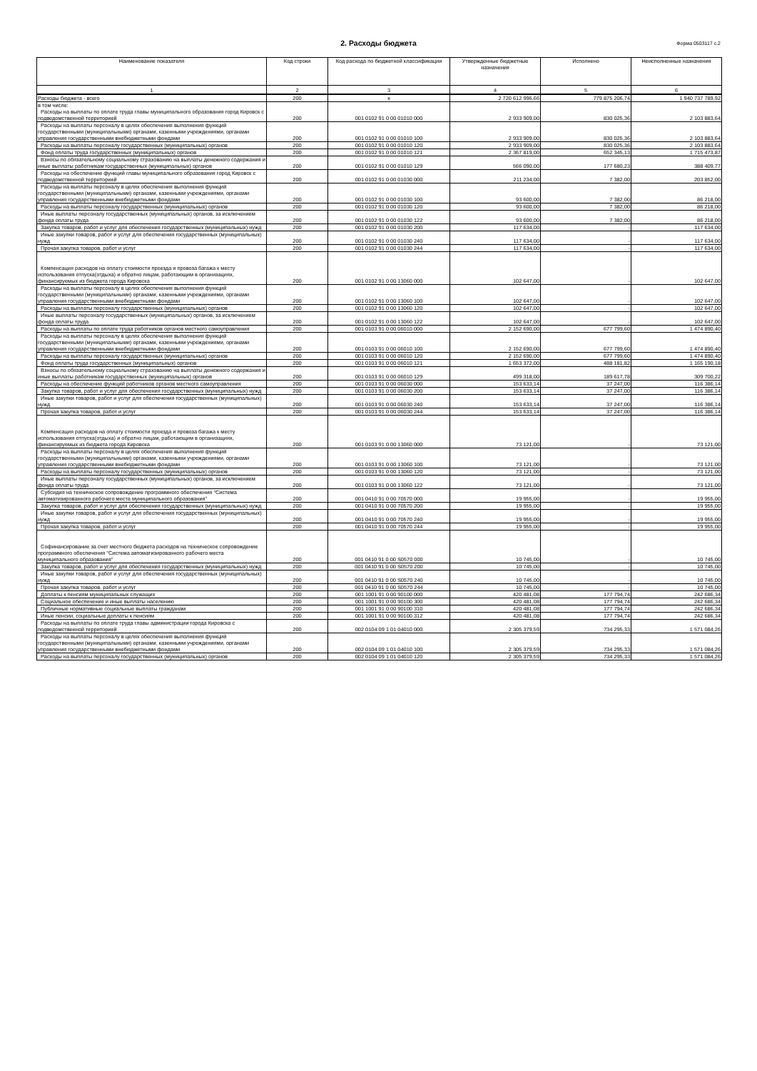2. Расходы бюджета
Форма 0503117 с.2
| Наименование показателя | Код строки | Код расхода по бюджетной классификации | Утвержденные бюджетные назначения | Исполнено | Неисполненные назначения |
| --- | --- | --- | --- | --- | --- |
| 1 | 2 | 3 | 4 | 5 | 6 |
| Расходы бюджета - всего | 200 | x | 2 720 612 996,66 | 779 875 206,74 | 1 940 737 789,92 |
| в том числе: Расходы на выплаты по оплате труда главы муниципального образования город Кировск с подведомственной территорией | 200 | 001 0102 91 0 00 01010 000 | 2 933 909,00 | 830 025,36 | 2 103 883,64 |
| Расходы на выплаты персоналу в целях обеспечения выполнения функций государственными (муниципальными) органами, казенными учреждениями, органами управления государственными внебюджетными фондами | 200 | 001 0102 91 0 00 01010 100 | 2 933 909,00 | 830 025,36 | 2 103 883,64 |
| Расходы на выплаты персоналу государственных (муниципальных) органов | 200 | 001 0102 91 0 00 01010 120 | 2 933 909,00 | 830 025,36 | 2 103 883,64 |
| Фонд оплаты труда государственных (муниципальных) органов | 200 | 001 0102 91 0 00 01010 121 | 2 367 819,00 | 652 345,13 | 1 715 473,87 |
| Взносы по обязательному социальному страхованию на выплаты денежного содержания и иные выплаты работникам государственных (муниципальных) органов | 200 | 001 0102 91 0 00 01010 129 | 566 090,00 | 177 680,23 | 388 409,77 |
| Расходы на обеспечение функций главы муниципального образования город Кировск с подведомственной территорией | 200 | 001 0102 91 0 00 01030 000 | 211 234,00 | 7 382,00 | 203 852,00 |
| Расходы на выплаты персоналу в целях обеспечения выполнения функций государственными (муниципальными) органами, казенными учреждениями, органами управления государственными внебюджетными фондами | 200 | 001 0102 91 0 00 01030 100 | 93 600,00 | 7 382,00 | 86 218,00 |
| Расходы на выплаты персоналу государственных (муниципальных) органов | 200 | 001 0102 91 0 00 01030 120 | 93 600,00 | 7 382,00 | 86 218,00 |
| Иные выплаты персоналу государственных (муниципальных) органов, за исключением фонда оплаты труда | 200 | 001 0102 91 0 00 01030 122 | 93 600,00 | 7 382,00 | 86 218,00 |
| Закупка товаров, работ и услуг для обеспечения государственных (муниципальных) нужд | 200 | 001 0102 91 0 00 01030 200 | 117 634,00 | - | 117 634,00 |
| Иные закупки товаров, работ и услуг для обеспечения государственных (муниципальных) нужд | 200 | 001 0102 91 0 00 01030 240 | 117 634,00 | - | 117 634,00 |
| Прочая закупка товаров, работ и услуг | 200 | 001 0102 91 0 00 01030 244 | 117 634,00 | - | 117 634,00 |
| Компенсация расходов на оплату стоимости проезда и провоза багажа к месту использования отпуска(отдыха) и обратно лицам, работающим в организациях, финансируемых из бюджета города Кировска | 200 | 001 0102 91 0 00 13060 000 | 102 647,00 | - | 102 647,00 |
| Расходы на выплаты персоналу в целях обеспечения выполнения функций государственными (муниципальными) органами, казенными учреждениями, органами управления государственными внебюджетными фондами | 200 | 001 0102 91 0 00 13060 100 | 102 647,00 | - | 102 647,00 |
| Расходы на выплаты персоналу государственных (муниципальных) органов | 200 | 001 0102 91 0 00 13060 120 | 102 647,00 | - | 102 647,00 |
| Иные выплаты персоналу государственных (муниципальных) органов, за исключением фонда оплаты труда | 200 | 001 0102 91 0 00 13060 122 | 102 647,00 | - | 102 647,00 |
| Расходы на выплаты по оплате труда работников органов местного самоуправления | 200 | 001 0103 91 0 00 06010 000 | 2 152 690,00 | 677 799,60 | 1 474 890,40 |
| Расходы на выплаты персоналу в целях обеспечения выполнения функций государственными (муниципальными) органами, казенными учреждениями, органами управления государственными внебюджетными фондами | 200 | 001 0103 91 0 00 06010 100 | 2 152 690,00 | 677 799,60 | 1 474 890,40 |
| Расходы на выплаты персоналу государственных (муниципальных) органов | 200 | 001 0103 91 0 00 06010 120 | 2 152 690,00 | 677 799,60 | 1 474 890,40 |
| Фонд оплаты труда государственных (муниципальных) органов | 200 | 001 0103 91 0 00 06010 121 | 1 653 372,00 | 488 181,82 | 1 165 190,18 |
| Взносы по обязательному социальному страхованию на выплаты денежного содержания и иные выплаты работникам государственных (муниципальных) органов | 200 | 001 0103 91 0 00 06010 129 | 499 318,00 | 189 617,78 | 309 700,22 |
| Расходы на обеспечение функций работников органов местного самоуправления | 200 | 001 0103 91 0 00 06030 000 | 153 633,14 | 37 247,00 | 116 386,14 |
| Закупка товаров, работ и услуг для обеспечения государственных (муниципальных) нужд | 200 | 001 0103 91 0 00 06030 200 | 153 633,14 | 37 247,00 | 116 386,14 |
| Иные закупки товаров, работ и услуг для обеспечения государственных (муниципальных) нужд | 200 | 001 0103 91 0 00 06030 240 | 153 633,14 | 37 247,00 | 116 386,14 |
| Прочая закупка товаров, работ и услуг | 200 | 001 0103 91 0 00 06030 244 | 153 633,14 | 37 247,00 | 116 386,14 |
| Компенсация расходов на оплату стоимости проезда и провоза багажа к месту использования отпуска(отдыха) и обратно лицам, работающим в организациях, финансируемых из бюджета города Кировска | 200 | 001 0103 91 0 00 13060 000 | 73 121,00 | - | 73 121,00 |
| Расходы на выплаты персоналу в целях обеспечения выполнения функций государственными (муниципальными) органами, казенными учреждениями, органами управления государственными внебюджетными фондами | 200 | 001 0103 91 0 00 13060 100 | 73 121,00 | - | 73 121,00 |
| Расходы на выплаты персоналу государственных (муниципальных) органов | 200 | 001 0103 91 0 00 13060 120 | 73 121,00 | - | 73 121,00 |
| Иные выплаты персоналу государственных (муниципальных) органов, за исключением фонда оплаты труда | 200 | 001 0103 91 0 00 13060 122 | 73 121,00 | - | 73 121,00 |
| Субсидия на техническое сопровождение программного обеспечения "Система автоматизированного рабочего места муниципального образования" | 200 | 001 0410 91 0 00 70570 000 | 19 955,00 | - | 19 955,00 |
| Закупка товаров, работ и услуг для обеспечения государственных (муниципальных) нужд | 200 | 001 0410 91 0 00 70570 200 | 19 955,00 | - | 19 955,00 |
| Иные закупки товаров, работ и услуг для обеспечения государственных (муниципальных) нужд | 200 | 001 0410 91 0 00 70570 240 | 19 955,00 | - | 19 955,00 |
| Прочая закупка товаров, работ и услуг | 200 | 001 0410 91 0 00 70570 244 | 19 955,00 | - | 19 955,00 |
| Софинансирование за счет местного бюджета расходов на техническое сопровождение программного обеспечения "Система автоматизированного рабочего места муниципального образования" | 200 | 001 0410 91 0 00 S0570 000 | 10 745,00 | - | 10 745,00 |
| Закупка товаров, работ и услуг для обеспечения государственных (муниципальных) нужд | 200 | 001 0410 91 0 00 S0570 200 | 10 745,00 | - | 10 745,00 |
| Иные закупки товаров, работ и услуг для обеспечения государственных (муниципальных) нужд | 200 | 001 0410 91 0 00 S0570 240 | 10 745,00 | - | 10 745,00 |
| Прочая закупка товаров, работ и услуг | 200 | 001 0410 91 0 00 S0570 244 | 10 745,00 | - | 10 745,00 |
| Доплаты к пенсиям муниципальных служащих | 200 | 001 1001 91 0 00 90100 000 | 420 481,08 | 177 794,74 | 242 686,34 |
| Социальное обеспечение и иные выплаты населению | 200 | 001 1001 91 0 00 90100 300 | 420 481,08 | 177 794,74 | 242 686,34 |
| Публичные нормативные социальные выплаты гражданам | 200 | 001 1001 91 0 00 90100 310 | 420 481,08 | 177 794,74 | 242 686,34 |
| Иные пенсии, социальные доплаты к пенсиям | 200 | 001 1001 91 0 00 90100 312 | 420 481,08 | 177 794,74 | 242 686,34 |
| Расходы на выплаты по оплате труда главы администрации города Кировска с подведомственной территорией | 200 | 002 0104 09 1 01 04010 000 | 2 305 379,59 | 734 295,33 | 1 571 084,26 |
| Расходы на выплаты персоналу в целях обеспечения выполнения функций государственными (муниципальными) органами, казенными учреждениями, органами управления государственными внебюджетными фондами | 200 | 002 0104 09 1 01 04010 100 | 2 305 379,59 | 734 295,33 | 1 571 084,26 |
| Расходы на выплаты персоналу государственных (муниципальных) органов | 200 | 002 0104 09 1 01 04010 120 | 2 305 379,59 | 734 295,33 | 1 571 084,26 |